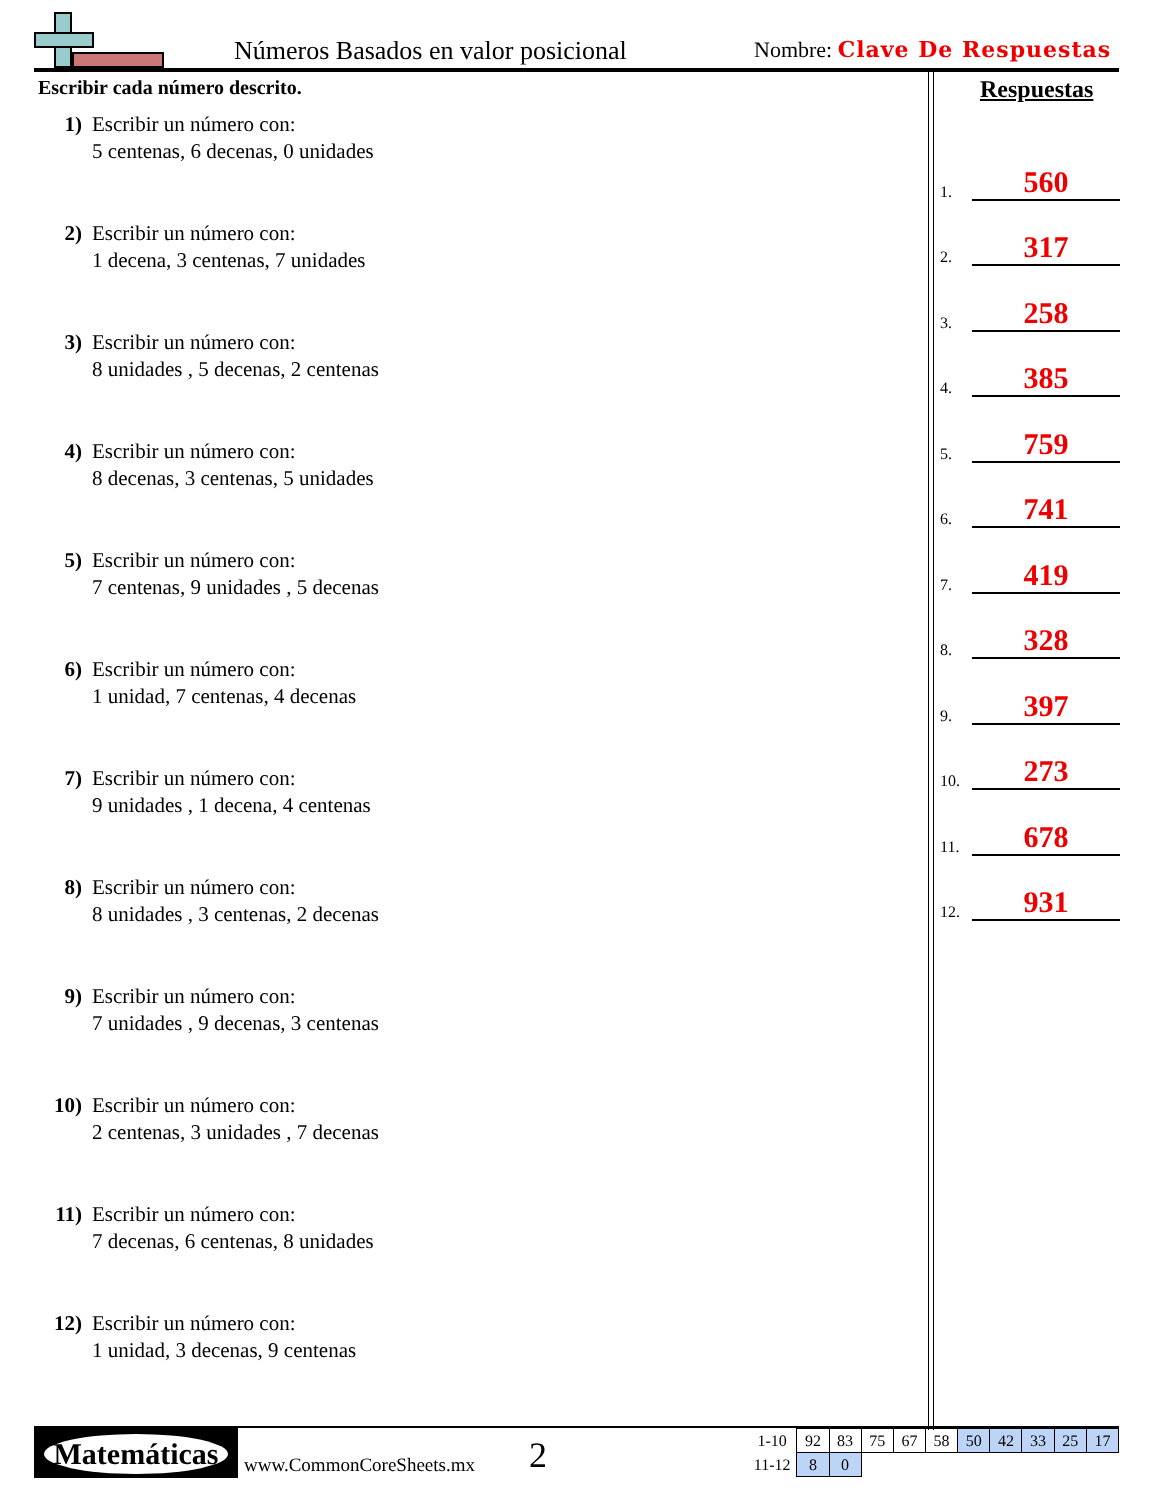Números Basados en valor posicional
Nombre: Clave De Respuestas
Escribir cada número descrito.
1) Escribir un número con:
5 centenas, 6 decenas, 0 unidades
2) Escribir un número con:
1 decena, 3 centenas, 7 unidades
3) Escribir un número con:
8 unidades , 5 decenas, 2 centenas
4) Escribir un número con:
8 decenas, 3 centenas, 5 unidades
5) Escribir un número con:
7 centenas, 9 unidades , 5 decenas
6) Escribir un número con:
1 unidad, 7 centenas, 4 decenas
7) Escribir un número con:
9 unidades , 1 decena, 4 centenas
8) Escribir un número con:
8 unidades , 3 centenas, 2 decenas
9) Escribir un número con:
7 unidades , 9 decenas, 3 centenas
10) Escribir un número con:
2 centenas, 3 unidades , 7 decenas
11) Escribir un número con:
7 decenas, 6 centenas, 8 unidades
12) Escribir un número con:
1 unidad, 3 decenas, 9 centenas
Respuestas
1. 560
2. 317
3. 258
4. 385
5. 759
6. 741
7. 419
8. 328
9. 397
10. 273
11. 678
12. 931
Matemáticas
www.CommonCoreSheets.mx 2
| 1-10 | 92 | 83 | 75 | 67 | 58 | 50 | 42 | 33 | 25 | 17 |
| 11-12 | 8 | 0 | | | | | | | | |